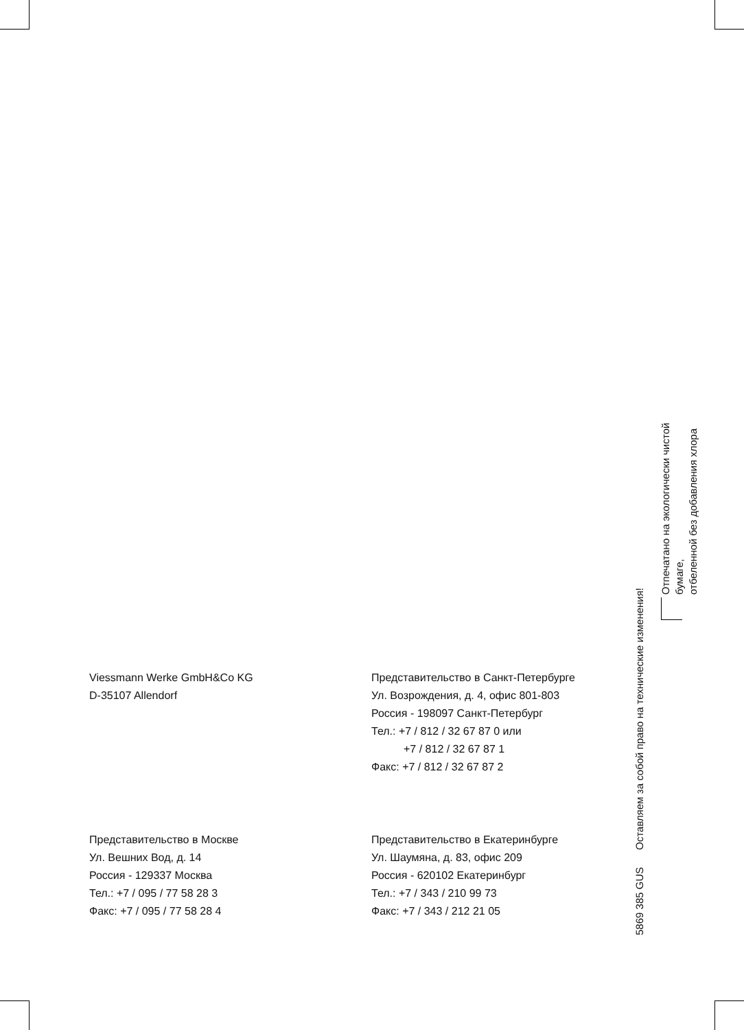Viessmann Werke GmbH&Co KG
D-35107 Allendorf
Представительство в Санкт-Петербурге
Ул. Возрождения, д. 4, офис 801-803
Россия - 198097 Санкт-Петербург
Тел.: +7 / 812 / 32 67 87 0 или
+7 / 812 / 32 67 87 1
Факс: +7 / 812 / 32 67 87 2
Представительство в Москве
Ул. Вешних Вод, д. 14
Россия - 129337 Москва
Тел.: +7 / 095 / 77 58 28 3
Факс: +7 / 095 / 77 58 28 4
Представительство в Екатеринбурге
Ул. Шаумяна, д. 83, офис 209
Россия - 620102 Екатеринбург
Тел.: +7 / 343 / 210 99 73
Факс: +7 / 343 / 212 21 05
5869 385 GUS Оставляем за собой право на технические изменения!
Отпечатано на экологически чистой
бумаге,
отбеленной без добавления хлора